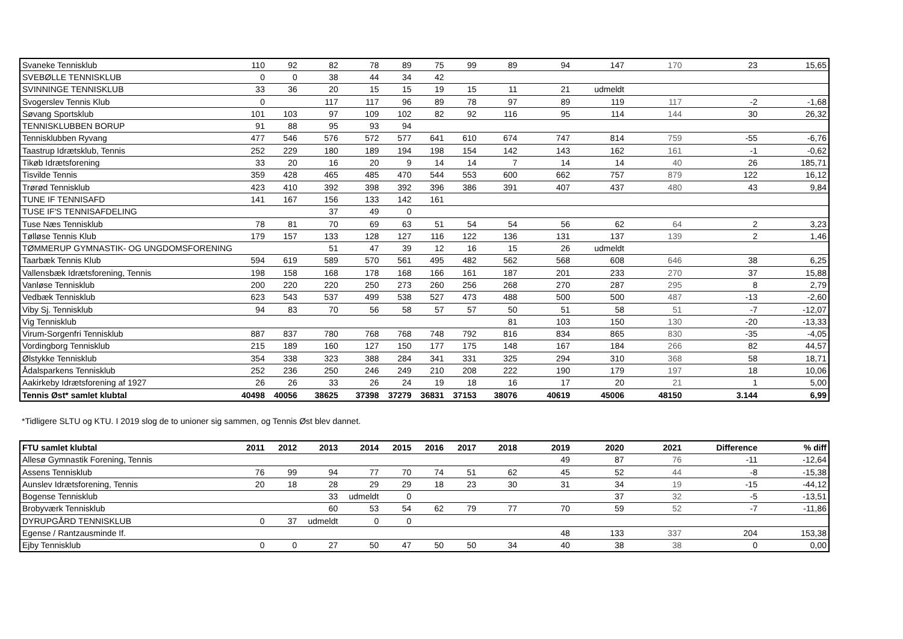| Svaneke Tennisklub | 110 | 92 | 82 | 78 | 89 | 75 | 99 | 89 | 94 | 147 | 170 | 23 | 15,65 |
| SVEBØLLE TENNISKLUB | 0 | 0 | 38 | 44 | 34 | 42 | | | | | | | |
| SVINNINGE TENNISKLUB | 33 | 36 | 20 | 15 | 15 | 19 | 15 | 11 | 21 | udmeldt | | | |
| Svogerslev Tennis Klub | 0 | | 117 | 117 | 96 | 89 | 78 | 97 | 89 | 119 | 117 | -2 | -1,68 |
| Søvang Sportsklub | 101 | 103 | 97 | 109 | 102 | 82 | 92 | 116 | 95 | 114 | 144 | 30 | 26,32 |
| TENNISKLUBBEN BORUP | 91 | 88 | 95 | 93 | 94 | | | | | | | | |
| Tennisklubben Ryvang | 477 | 546 | 576 | 572 | 577 | 641 | 610 | 674 | 747 | 814 | 759 | -55 | -6,76 |
| Taastrup Idrætsklub, Tennis | 252 | 229 | 180 | 189 | 194 | 198 | 154 | 142 | 143 | 162 | 161 | -1 | -0,62 |
| Tikøb Idrætsforening | 33 | 20 | 16 | 20 | 9 | 14 | 14 | 7 | 14 | 14 | 40 | 26 | 185,71 |
| Tisvilde Tennis | 359 | 428 | 465 | 485 | 470 | 544 | 553 | 600 | 662 | 757 | 879 | 122 | 16,12 |
| Trørød Tennisklub | 423 | 410 | 392 | 398 | 392 | 396 | 386 | 391 | 407 | 437 | 480 | 43 | 9,84 |
| TUNE IF TENNISAFD | 141 | 167 | 156 | 133 | 142 | 161 | | | | | | | |
| TUSE IF'S TENNISAFDELING | | | 37 | 49 | 0 | | | | | | | | |
| Tuse Næs Tennisklub | 78 | 81 | 70 | 69 | 63 | 51 | 54 | 54 | 56 | 62 | 64 | 2 | 3,23 |
| Tølløse Tennis Klub | 179 | 157 | 133 | 128 | 127 | 116 | 122 | 136 | 131 | 137 | 139 | 2 | 1,46 |
| TØMMERUP GYMNASTIK- OG UNGDOMSFORENING | | | 51 | 47 | 39 | 12 | 16 | 15 | 26 | udmeldt | | | |
| Taarbæk Tennis Klub | 594 | 619 | 589 | 570 | 561 | 495 | 482 | 562 | 568 | 608 | 646 | 38 | 6,25 |
| Vallensbæk Idrætsforening, Tennis | 198 | 158 | 168 | 178 | 168 | 166 | 161 | 187 | 201 | 233 | 270 | 37 | 15,88 |
| Vanløse Tennisklub | 200 | 220 | 220 | 250 | 273 | 260 | 256 | 268 | 270 | 287 | 295 | 8 | 2,79 |
| Vedbæk Tennisklub | 623 | 543 | 537 | 499 | 538 | 527 | 473 | 488 | 500 | 500 | 487 | -13 | -2,60 |
| Viby Sj. Tennisklub | 94 | 83 | 70 | 56 | 58 | 57 | 57 | 50 | 51 | 58 | 51 | -7 | -12,07 |
| Vig Tennisklub | | | | | | | | 81 | 103 | 150 | 130 | -20 | -13,33 |
| Virum-Sorgenfri Tennisklub | 887 | 837 | 780 | 768 | 768 | 748 | 792 | 816 | 834 | 865 | 830 | -35 | -4,05 |
| Vordingborg Tennisklub | 215 | 189 | 160 | 127 | 150 | 177 | 175 | 148 | 167 | 184 | 266 | 82 | 44,57 |
| Ølstykke Tennisklub | 354 | 338 | 323 | 388 | 284 | 341 | 331 | 325 | 294 | 310 | 368 | 58 | 18,71 |
| Ådalsparkens Tennisklub | 252 | 236 | 250 | 246 | 249 | 210 | 208 | 222 | 190 | 179 | 197 | 18 | 10,06 |
| Aakirkeby Idrætsforening af 1927 | 26 | 26 | 33 | 26 | 24 | 19 | 18 | 16 | 17 | 20 | 21 | 1 | 5,00 |
| Tennis Øst* samlet klubtal | 40498 | 40056 | 38625 | 37398 | 37279 | 36831 | 37153 | 38076 | 40619 | 45006 | 48150 | 3.144 | 6,99 |
*Tidligere SLTU og KTU. I 2019 slog de to unioner sig sammen, og Tennis Øst blev dannet.
| FTU samlet klubtal | 2011 | 2012 | 2013 | 2014 | 2015 | 2016 | 2017 | 2018 | 2019 | 2020 | 2021 | Difference | % diff |
| --- | --- | --- | --- | --- | --- | --- | --- | --- | --- | --- | --- | --- | --- |
| Allesø Gymnastik Forening, Tennis | | | | | | | | | 49 | 87 | 76 | -11 | -12,64 |
| Assens Tennisklub | 76 | 99 | 94 | 77 | 70 | 74 | 51 | 62 | 45 | 52 | 44 | -8 | -15,38 |
| Aunslev Idrætsforening, Tennis | 20 | 18 | 28 | 29 | 29 | 18 | 23 | 30 | 31 | 34 | 19 | -15 | -44,12 |
| Bogense Tennisklub | | | 33 | udmeldt | 0 | | | | | 37 | 32 | -5 | -13,51 |
| Brobyværk Tennisklub | | | 60 | 53 | 54 | 62 | 79 | 77 | 70 | 59 | 52 | -7 | -11,86 |
| DYRUPGÅRD TENNISKLUB | 0 | 37 | udmeldt | 0 | 0 | | | | | | | | |
| Egense / Rantzausminde If. | | | | | | | | | 48 | 133 | 337 | 204 | 153,38 |
| Ejby Tennisklub | 0 | 0 | 27 | 50 | 47 | 50 | 50 | 34 | 40 | 38 | 38 | 0 | 0,00 |